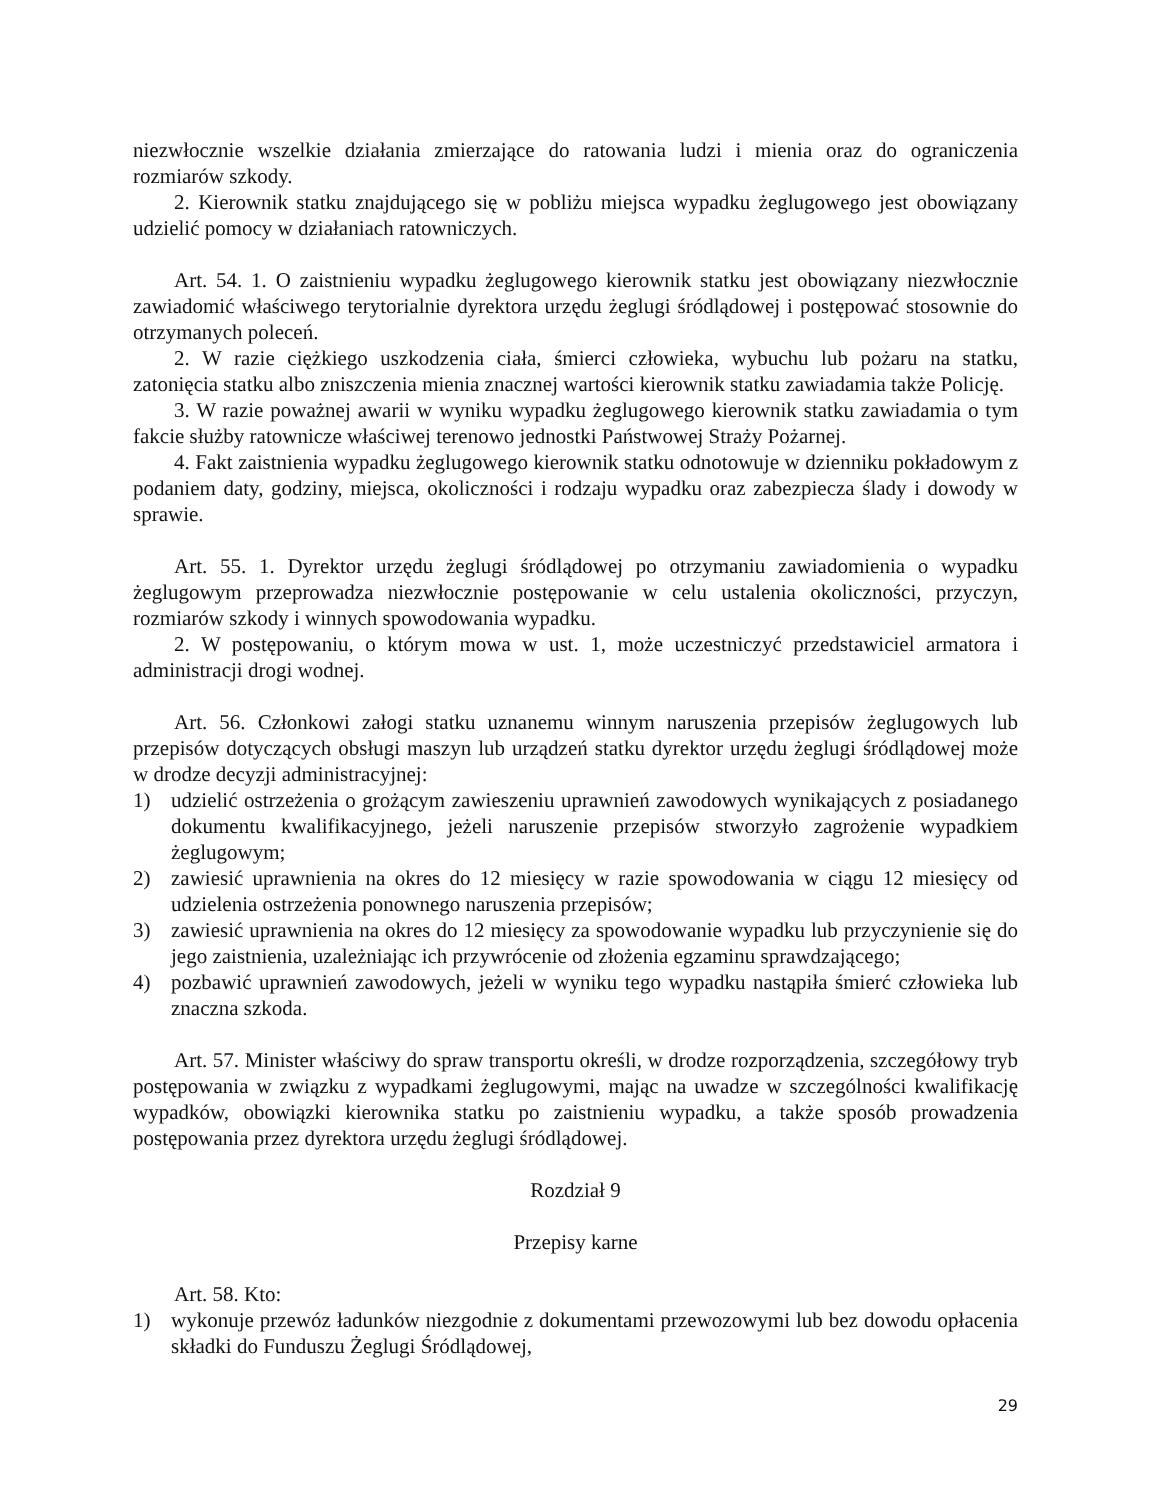niezwłocznie wszelkie działania zmierzające do ratowania ludzi i mienia oraz do ograniczenia rozmiarów szkody.
2. Kierownik statku znajdującego się w pobliżu miejsca wypadku żeglugowego jest obowiązany udzielić pomocy w działaniach ratowniczych.
Art. 54. 1. O zaistnieniu wypadku żeglugowego kierownik statku jest obowiązany niezwłocznie zawiadomić właściwego terytorialnie dyrektora urzędu żeglugi śródlądowej i postępować stosownie do otrzymanych poleceń.
2. W razie ciężkiego uszkodzenia ciała, śmierci człowieka, wybuchu lub pożaru na statku, zatonięcia statku albo zniszczenia mienia znacznej wartości kierownik statku zawiadamia także Policję.
3. W razie poważnej awarii w wyniku wypadku żeglugowego kierownik statku zawiadamia o tym fakcie służby ratownicze właściwej terenowo jednostki Państwowej Straży Pożarnej.
4. Fakt zaistnienia wypadku żeglugowego kierownik statku odnotowuje w dzienniku pokładowym z podaniem daty, godziny, miejsca, okoliczności i rodzaju wypadku oraz zabezpiecza ślady i dowody w sprawie.
Art. 55. 1. Dyrektor urzędu żeglugi śródlądowej po otrzymaniu zawiadomienia o wypadku żeglugowym przeprowadza niezwłocznie postępowanie w celu ustalenia okoliczności, przyczyn, rozmiarów szkody i winnych spowodowania wypadku.
2. W postępowaniu, o którym mowa w ust. 1, może uczestniczyć przedstawiciel armatora i administracji drogi wodnej.
Art. 56. Członkowi załogi statku uznanemu winnym naruszenia przepisów żeglugowych lub przepisów dotyczących obsługi maszyn lub urządzeń statku dyrektor urzędu żeglugi śródlądowej może w drodze decyzji administracyjnej:
1) udzielić ostrzeżenia o grożącym zawieszeniu uprawnień zawodowych wynikających z posiadanego dokumentu kwalifikacyjnego, jeżeli naruszenie przepisów stworzyło zagrożenie wypadkiem żeglugowym;
2) zawiesić uprawnienia na okres do 12 miesięcy w razie spowodowania w ciągu 12 miesięcy od udzielenia ostrzeżenia ponownego naruszenia przepisów;
3) zawiesić uprawnienia na okres do 12 miesięcy za spowodowanie wypadku lub przyczynienie się do jego zaistnienia, uzależniając ich przywrócenie od złożenia egzaminu sprawdzającego;
4) pozbawić uprawnień zawodowych, jeżeli w wyniku tego wypadku nastąpiła śmierć człowieka lub znaczna szkoda.
Art. 57. Minister właściwy do spraw transportu określi, w drodze rozporządzenia, szczegółowy tryb postępowania w związku z wypadkami żeglugowymi, mając na uwadze w szczególności kwalifikację wypadków, obowiązki kierownika statku po zaistnieniu wypadku, a także sposób prowadzenia postępowania przez dyrektora urzędu żeglugi śródlądowej.
Rozdział 9
Przepisy karne
Art. 58. Kto:
1) wykonuje przewóz ładunków niezgodnie z dokumentami przewozowymi lub bez dowodu opłacenia składki do Funduszu Żeglugi Śródlądowej,
29